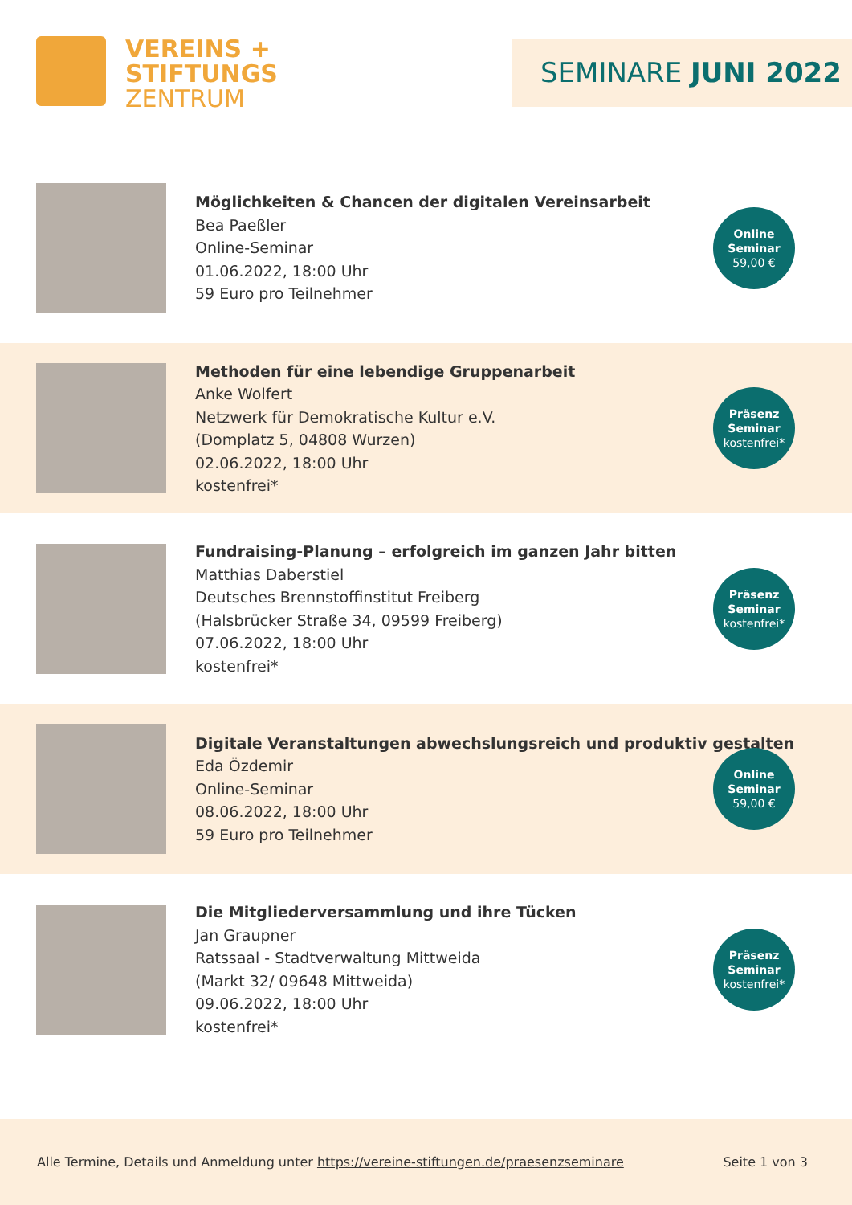VEREINS +
STIFTUNGS
ZENTRUM
SEMINARE JUNI 2022
Möglichkeiten & Chancen der digitalen Vereinsarbeit
Bea Paeßler
Online-Seminar
01.06.2022, 18:00 Uhr
59 Euro pro Teilnehmer
Online
Seminar
59,00 €
Methoden für eine lebendige Gruppenarbeit
Anke Wolfert
Netzwerk für Demokratische Kultur e.V.
(Domplatz 5, 04808 Wurzen)
02.06.2022, 18:00 Uhr
kostenfrei*
Präsenz
Seminar
kostenfrei*
Fundraising-Planung – erfolgreich im ganzen Jahr bitten
Matthias Daberstiel
Deutsches Brennstoffinstitut Freiberg
(Halsbrücker Straße 34, 09599 Freiberg)
07.06.2022, 18:00 Uhr
kostenfrei*
Präsenz
Seminar
kostenfrei*
Digitale Veranstaltungen abwechslungsreich und produktiv gestalten
Eda Özdemir
Online-Seminar
08.06.2022, 18:00 Uhr
59 Euro pro Teilnehmer
Online
Seminar
59,00 €
Die Mitgliederversammlung und ihre Tücken
Jan Graupner
Ratssaal - Stadtverwaltung Mittweida
(Markt 32/ 09648 Mittweida)
09.06.2022, 18:00 Uhr
kostenfrei*
Präsenz
Seminar
kostenfrei*
Alle Termine, Details und Anmeldung unter https://vereine-stiftungen.de/praesenzseminare Seite 1 von 3